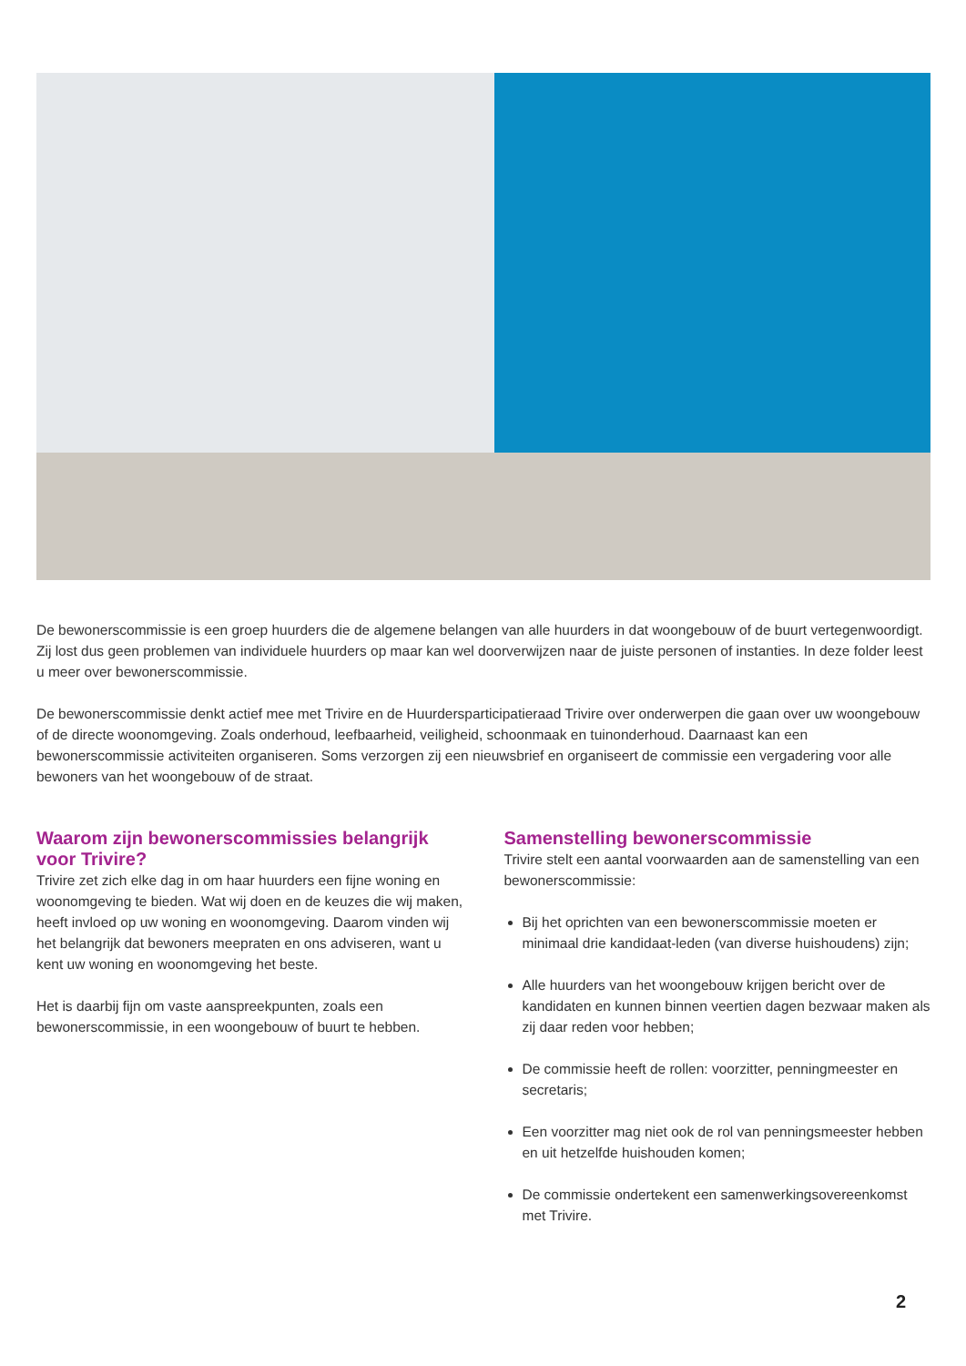De bewonerscommissie is een groep huurders die de algemene belangen van alle huurders in dat woongebouw of de buurt vertegenwoordigt. Zij lost dus geen problemen van individuele huurders op maar kan wel doorverwijzen naar de juiste personen of instanties. In deze folder leest u meer over bewonerscommissie.
De bewonerscommissie denkt actief mee met Trivire en de Huurdersparticipatieraad Trivire over onderwerpen die gaan over uw woongebouw of de directe woonomgeving. Zoals onderhoud, leefbaarheid, veiligheid, schoonmaak en tuinonderhoud. Daarnaast kan een bewonerscommissie activiteiten organiseren. Soms verzorgen zij een nieuwsbrief en organiseert de commissie een vergadering voor alle bewoners van het woongebouw of de straat.
Waarom zijn bewonerscommissies belangrijk voor Trivire?
Trivire zet zich elke dag in om haar huurders een fijne woning en woonomgeving te bieden. Wat wij doen en de keuzes die wij maken, heeft invloed op uw woning en woonomgeving. Daarom vinden wij het belangrijk dat bewoners meepraten en ons adviseren, want u kent uw woning en woonomgeving het beste.
Het is daarbij fijn om vaste aanspreekpunten, zoals een bewonerscommissie, in een woongebouw of buurt te hebben.
Samenstelling bewonerscommissie
Trivire stelt een aantal voorwaarden aan de samenstelling van een bewonerscommissie:
Bij het oprichten van een bewonerscommissie moeten er minimaal drie kandidaat-leden (van diverse huishoudens) zijn;
Alle huurders van het woongebouw krijgen bericht over de kandidaten en kunnen binnen veertien dagen bezwaar maken als zij daar reden voor hebben;
De commissie heeft de rollen: voorzitter, penningmeester en secretaris;
Een voorzitter mag niet ook de rol van penningsmeester hebben en uit hetzelfde huishouden komen;
De commissie ondertekent een samenwerkingsovereenkomst met Trivire.
2